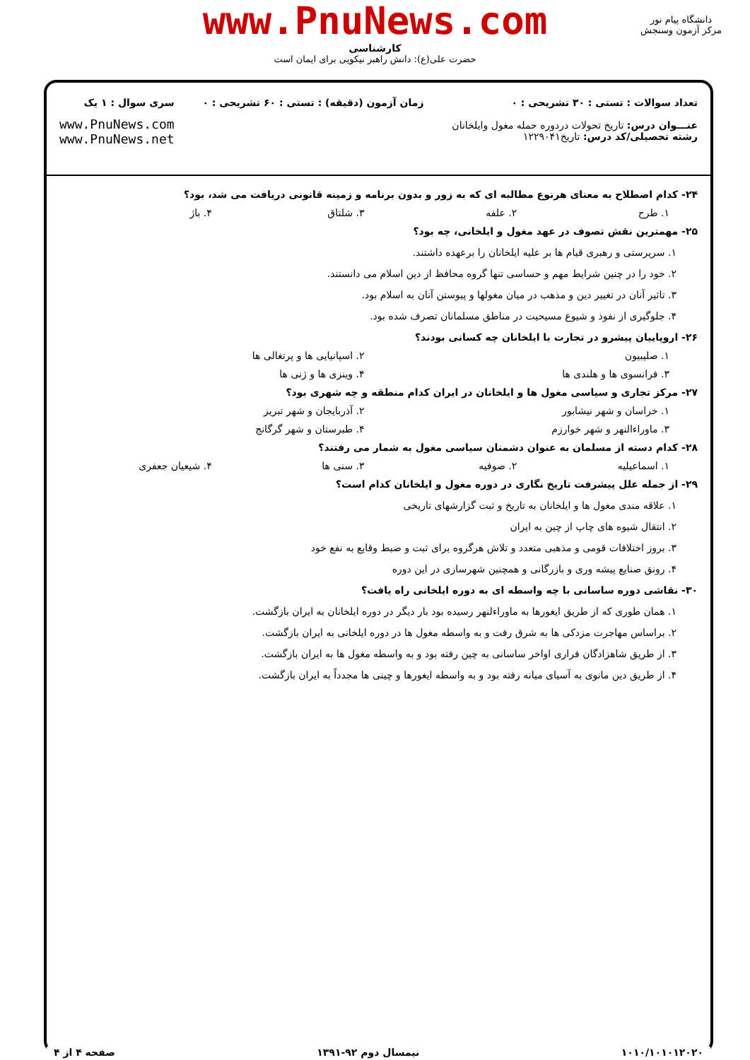www.PnuNews.com
کارشناسی
حضرت علی(ع): دانش راهبر نیکویی برای ایمان است
دانشگاه پیام نور
مرکز آزمون وسنجش
تعداد سوالات : تستی : ۳۰ تشریحی : ۰
عنـــوان درس: تاریخ تحولات دردوره حمله مغول وایلخانان
رشته تحصیلی/کد درس: تاریخ۱۲۲۹۰۴۱
زمان آزمون (دقیقه) : تستی : ۶۰ تشریحی : ۰
سری سوال : ۱ یک
www.PnuNews.com
www.PnuNews.net
۲۴- کدام اصطلاح به معنای هرنوع مطالبه ای که به زور و بدون برنامه و زمینه قانونی دریافت می شد، بود؟
۱. طرح ۲. علفه ۳. شلتاق ۴. باژ
۲۵- مهمترین نقش تصوف در عهد مغول و ایلخانی، چه بود؟
۱. سرپرستی و رهبری قیام ها بر علیه ایلخانان را برعهده داشتند.
۲. خود را در چنین شرایط مهم و حساسی تنها گروه محافظ از دین اسلام می دانستند.
۳. تاثیر آنان در تغییر دین و مذهب در میان مغولها و پیوستن آنان به اسلام بود.
۴. جلوگیری از نفوذ و شیوع مسیحیت در مناطق مسلمانان تصرف شده بود.
۲۶- اروپاییان پیشرو در تجارت با ایلخانان چه کسانی بودند؟
۱. صلیبیون ۲. اسپانیایی ها و پرتغالی ها
۳. فرانسوی ها و هلندی ها ۴. وینزی ها و ژنی ها
۲۷- مرکز تجاری و سیاسی مغول ها و ایلخانان در ایران کدام منطقه و چه شهری بود؟
۱. خراسان و شهر نیشابور ۲. آذربایجان و شهر تبریز
۳. ماوراءالنهر و شهر خوارزم ۴. طبرستان و شهر گرگانج
۲۸- کدام دسته از مسلمان به عنوان دشمنان سیاسی مغول به شمار می رفتند؟
۱. اسماعیلیه ۲. صوفیه ۳. سنی ها ۴. شیعیان جعفری
۲۹- از جمله علل پیشرفت تاریخ نگاری در دوره مغول و ایلخانان کدام است؟
۱. علاقه مندی مغول ها و ایلخانان به تاریخ و ثبت گزارشهای تاریخی
۲. انتقال شیوه های چاپ از چین به ایران
۳. بروز اختلافات قومی و مذهبی متعدد و تلاش هرگروه برای ثبت و ضبط وقایع به نفع خود
۴. رونق صنایع پیشه وری و بازرگانی و همچنین شهرسازی در این دوره
۳۰- نقاشی دوره ساسانی با چه واسطه ای به دوره ایلخانی راه یافت؟
۱. همان طوری که از طریق ایغورها به ماوراءلنهر رسیده بود بار دیگر در دوره ایلخانان به ایران بازگشت.
۲. براساس مهاجرت مزدکی ها به شرق رفت و به واسطه مغول ها در دوره ایلخانی به ایران بازگشت.
۳. از طریق شاهزادگان فراری اواخر ساسانی به چین رفته بود و به واسطه مغول ها به ایران بازگشت.
۴. از طریق دین مانوی به آسیای میانه رفته بود و به واسطه ایغورها و چینی ها مجدداً به ایران بازگشت.
۱۰۱۰/۱۰۱۰۱۲۰۲۰ نیمسال دوم ۹۲-۱۳۹۱ صفحه ۴ از ۴